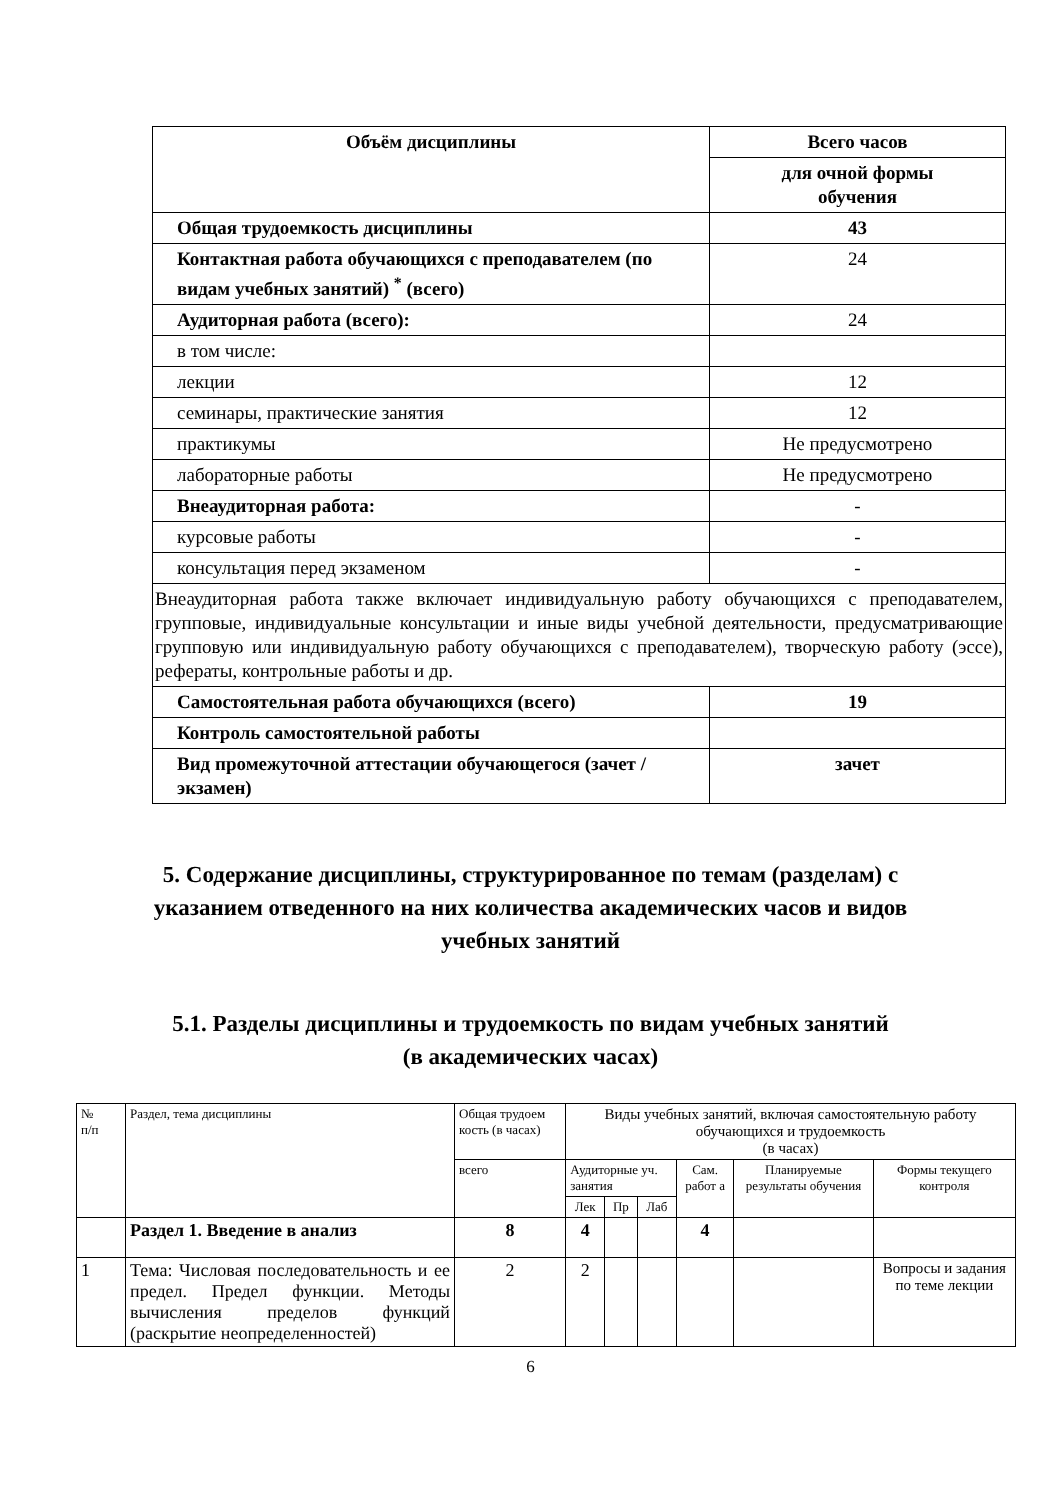| Объём дисциплины | Всего часов |
| --- | --- |
| | для очной формы обучения |
| Общая трудоемкость дисциплины | 43 |
| Контактная работа обучающихся с преподавателем (по видам учебных занятий) <sup>*</sup> (всего) | 24 |
| Аудиторная работа (всего): | 24 |
| в том числе: | |
| лекции | 12 |
| семинары, практические занятия | 12 |
| практикумы | Не предусмотрено |
| лабораторные работы | Не предусмотрено |
| Внеаудиторная работа: | - |
| курсовые работы | - |
| консультация перед экзаменом | - |
| Внеаудиторная работа также включает индивидуальную работу обучающихся с преподавателем, групповые, индивидуальные консультации и иные виды учебной деятельности, предусматривающие групповую или индивидуальную работу обучающихся с преподавателем), творческую работу (эссе), рефераты, контрольные работы и др. | |
| Самостоятельная работа обучающихся (всего) | 19 |
| Контроль самостоятельной работы | |
| Вид промежуточной аттестации обучающегося (зачет / экзамен) | зачет |
5. Содержание дисциплины, структурированное по темам (разделам) с указанием отведенного на них количества академических часов и видов учебных занятий
5.1. Разделы дисциплины и трудоемкость по видам учебных занятий
(в академических часах)
| № п/п | Раздел, тема дисциплины | Общая трудоем кость (в часах) | Виды учебных занятий, включая самостоятельную работу обучающихся и трудоемкость (в часах) | | | | | |
| | | всего | Аудиторные уч. занятия | | | Сам. работ а | Планируемые результаты обучения | Формы текущего контроля |
| | | | Лек | Пр | Лаб | | | |
| | Раздел 1. Введение в анализ | 8 | 4 | | | 4 | | |
| 1 | Тема: Числовая последовательность и ее предел. Предел функции. Методы вычисления пределов функций (раскрытие неопределенностей) | 2 | 2 | | | | | Вопросы и задания по теме лекции |
6